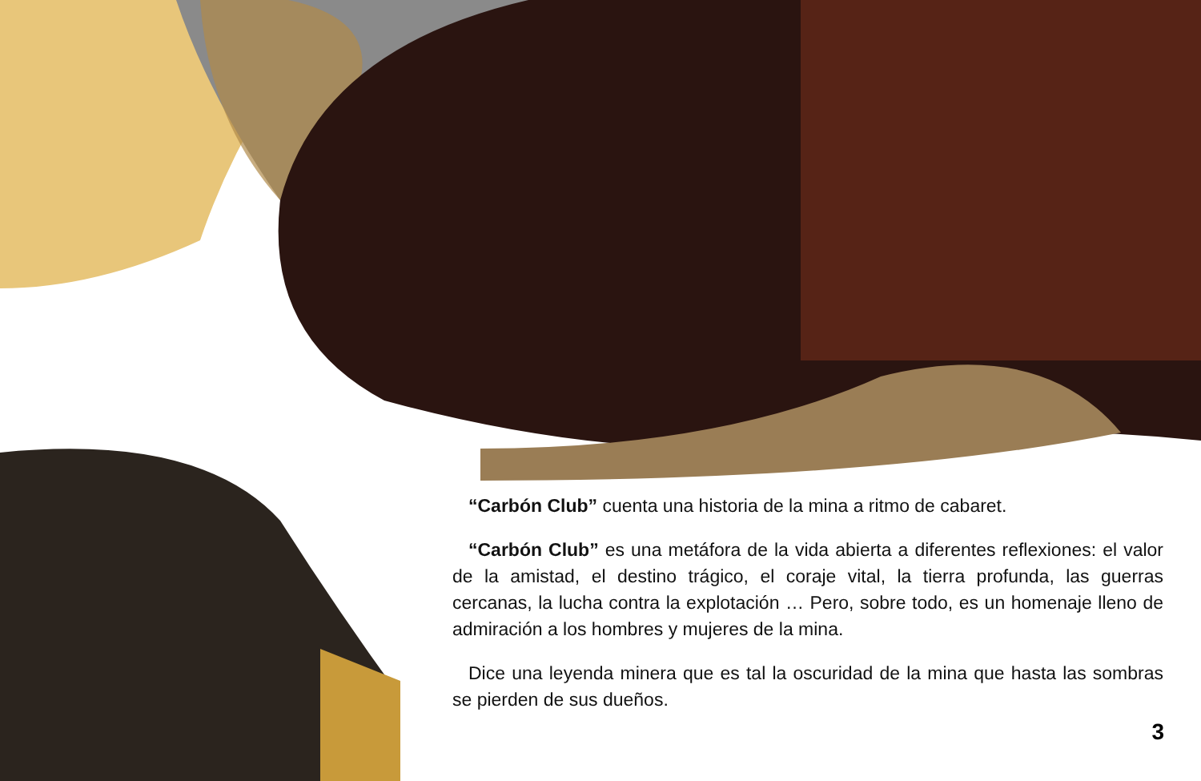“Carbón Club” cuenta una historia de la mina a ritmo de cabaret.
“Carbón Club” es una metáfora de la vida abierta a diferentes reflexiones: el valor de la amistad, el destino trágico, el coraje vital, la tierra profunda, las guerras cercanas, la lucha contra la explotación … Pero, sobre todo, es un homenaje lleno de admiración a los hombres y mujeres de la mina.
Dice una leyenda minera que es tal la oscuridad de la mina que hasta las sombras se pierden de sus dueños.
3